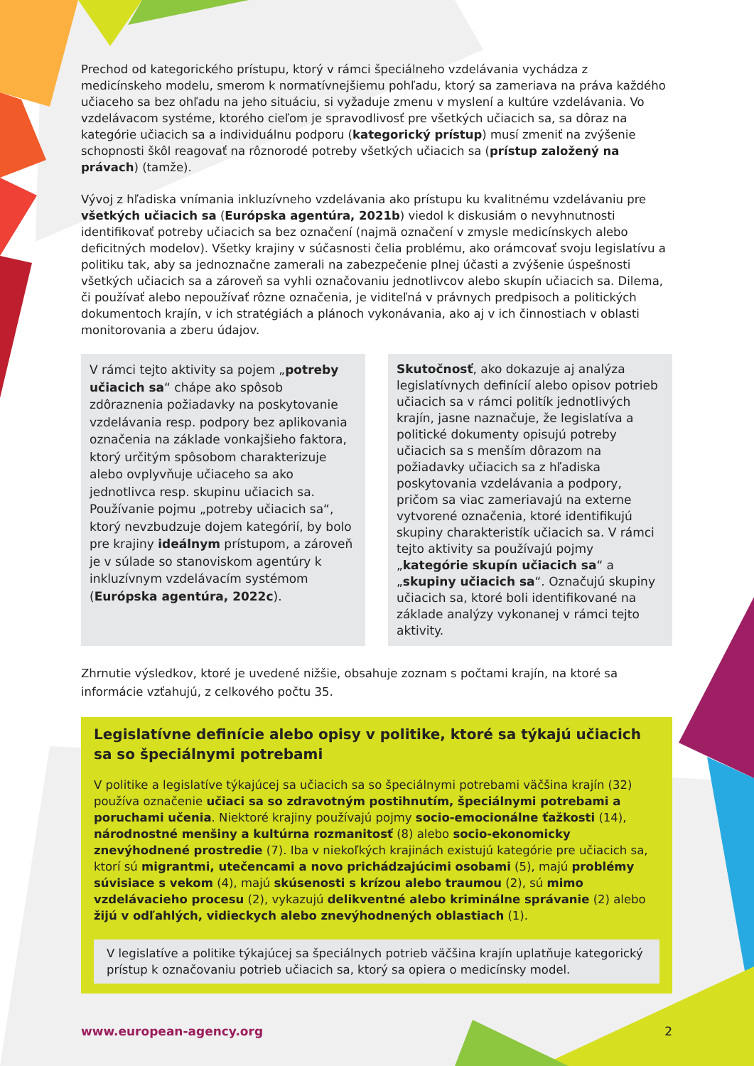Prechod od kategorického prístupu, ktorý v rámci špeciálneho vzdelávania vychádza z medicínskeho modelu, smerom k normatívnejšiemu pohľadu, ktorý sa zameriava na práva každého učiaceho sa bez ohľadu na jeho situáciu, si vyžaduje zmenu v myslení a kultúre vzdelávania. Vo vzdelávacom systéme, ktorého cieľom je spravodlivosť pre všetkých učiacich sa, sa dôraz na kategórie učiacich sa a individuálnu podporu (kategorický prístup) musí zmeniť na zvýšenie schopnosti škôl reagovať na rôznorodé potreby všetkých učiacich sa (prístup založený na právach) (tamže).
Vývoj z hľadiska vnímania inkluzívneho vzdelávania ako prístupu ku kvalitnému vzdelávaniu pre všetkých učiacich sa (Európska agentúra, 2021b) viedol k diskusiám o nevyhnutnosti identifikovať potreby učiacich sa bez označení (najmä označení v zmysle medicínskych alebo deficitných modelov). Všetky krajiny v súčasnosti čelia problému, ako orámcovať svoju legislatívu a politiku tak, aby sa jednoznačne zamerali na zabezpečenie plnej účasti a zvýšenie úspešnosti všetkých učiacich sa a zároveň sa vyhli označovaniu jednotlivcov alebo skupín učiacich sa. Dilema, či používať alebo nepoužívať rôzne označenia, je viditeľná v právnych predpisoch a politických dokumentoch krajín, v ich stratégiách a plánoch vykonávania, ako aj v ich činnostiach v oblasti monitorovania a zberu údajov.
V rámci tejto aktivity sa pojem „potreby učiacich sa“ chápe ako spôsob zdôraznenia požiadavky na poskytovanie vzdelávania resp. podpory bez aplikovania označenia na základe vonkajšieho faktora, ktorý určitým spôsobom charakterizuje alebo ovplyvňuje učiaceho sa ako jednotlivca resp. skupinu učiacich sa. Používanie pojmu „potreby učiacich sa“, ktorý nevzbudzuje dojem kategórií, by bolo pre krajiny ideálnym prístupom, a zároveň je v súlade so stanoviskom agentúry k inkluzívnym vzdelávacím systémom (Európska agentúra, 2022c).
Skutočnosť, ako dokazuje aj analýza legislatívnych definícií alebo opisov potrieb učiacich sa v rámci politík jednotlivých krajín, jasne naznačuje, že legislatíva a politické dokumenty opisujú potreby učiacich sa s menším dôrazom na požiadavky učiacich sa z hľadiska poskytovania vzdelávania a podpory, pričom sa viac zameriavajú na externe vytvorené označenia, ktoré identifikujú skupiny charakteristík učiacich sa. V rámci tejto aktivity sa používajú pojmy „kategórie skupín učiacich sa“ a „skupiny učiacich sa“. Označujú skupiny učiacich sa, ktoré boli identifikované na základe analýzy vykonanej v rámci tejto aktivity.
Zhrnutie výsledkov, ktoré je uvedené nižšie, obsahuje zoznam s počtami krajín, na ktoré sa informácie vzťahujú, z celkového počtu 35.
Legislatívne definície alebo opisy v politike, ktoré sa týkajú učiacich sa so špeciálnymi potrebami
V politike a legislatíve týkajúcej sa učiacich sa so špeciálnymi potrebami väčšina krajín (32) používa označenie učiaci sa so zdravotným postihnutím, špeciálnymi potrebami a poruchami učenia. Niektoré krajiny používajú pojmy socio-emocionálne ťažkosti (14), národnostné menšiny a kultúrna rozmanitosť (8) alebo socio-ekonomicky znevýhodnené prostredie (7). Iba v niekoľkých krajinách existujú kategórie pre učiacich sa, ktorí sú migrantmi, utečencami a novo prichádzajúcimi osobami (5), majú problémy súvisiace s vekom (4), majú skúsenosti s krízou alebo traumou (2), sú mimo vzdelávacieho procesu (2), vykazujú delikventné alebo kriminálne správanie (2) alebo žijú v odľahlých, vidieckych alebo znevýhodnených oblastiach (1).
V legislatíve a politike týkajúcej sa špeciálnych potrieb väčšina krajín uplatňuje kategorický prístup k označovaniu potrieb učiacich sa, ktorý sa opiera o medicínsky model.
www.european-agency.org 2